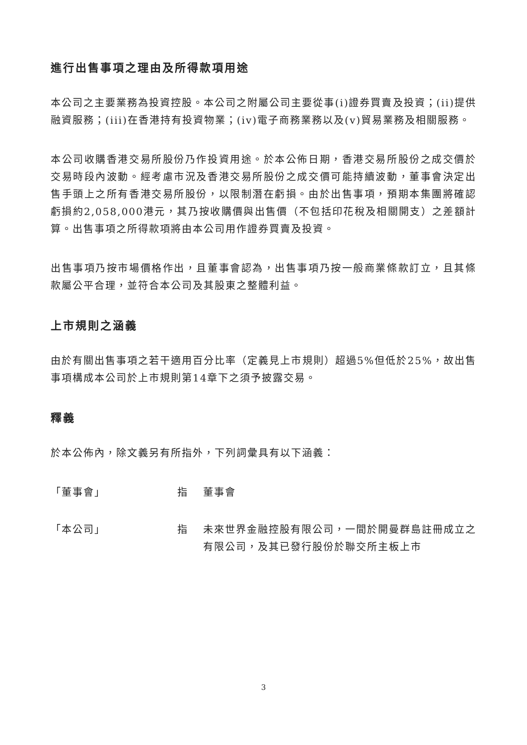進行出售事項之理由及所得款項用途
本公司之主要業務為投資控股。本公司之附屬公司主要從事(i)證券買賣及投資；(ii)提供融資服務；(iii)在香港持有投資物業；(iv)電子商務業務以及(v)貿易業務及相關服務。
本公司收購香港交易所股份乃作投資用途。於本公佈日期，香港交易所股份之成交價於交易時段內波動。經考慮市況及香港交易所股份之成交價可能持續波動，董事會決定出售手頭上之所有香港交易所股份，以限制潛在虧損。由於出售事項，預期本集團將確認虧損約2,058,000港元，其乃按收購價與出售價（不包括印花稅及相關開支）之差額計算。出售事項之所得款項將由本公司用作證券買賣及投資。
出售事項乃按市場價格作出，且董事會認為，出售事項乃按一般商業條款訂立，且其條款屬公平合理，並符合本公司及其股東之整體利益。
上市規則之涵義
由於有關出售事項之若干適用百分比率（定義見上市規則）超過5%但低於25%，故出售事項構成本公司於上市規則第14章下之須予披露交易。
釋義
於本公佈內，除文義另有所指外，下列詞彙具有以下涵義：
「董事會」 指 董事會
「本公司」 指 未來世界金融控股有限公司，一間於開曼群島註冊成立之有限公司，及其已發行股份於聯交所主板上市
3